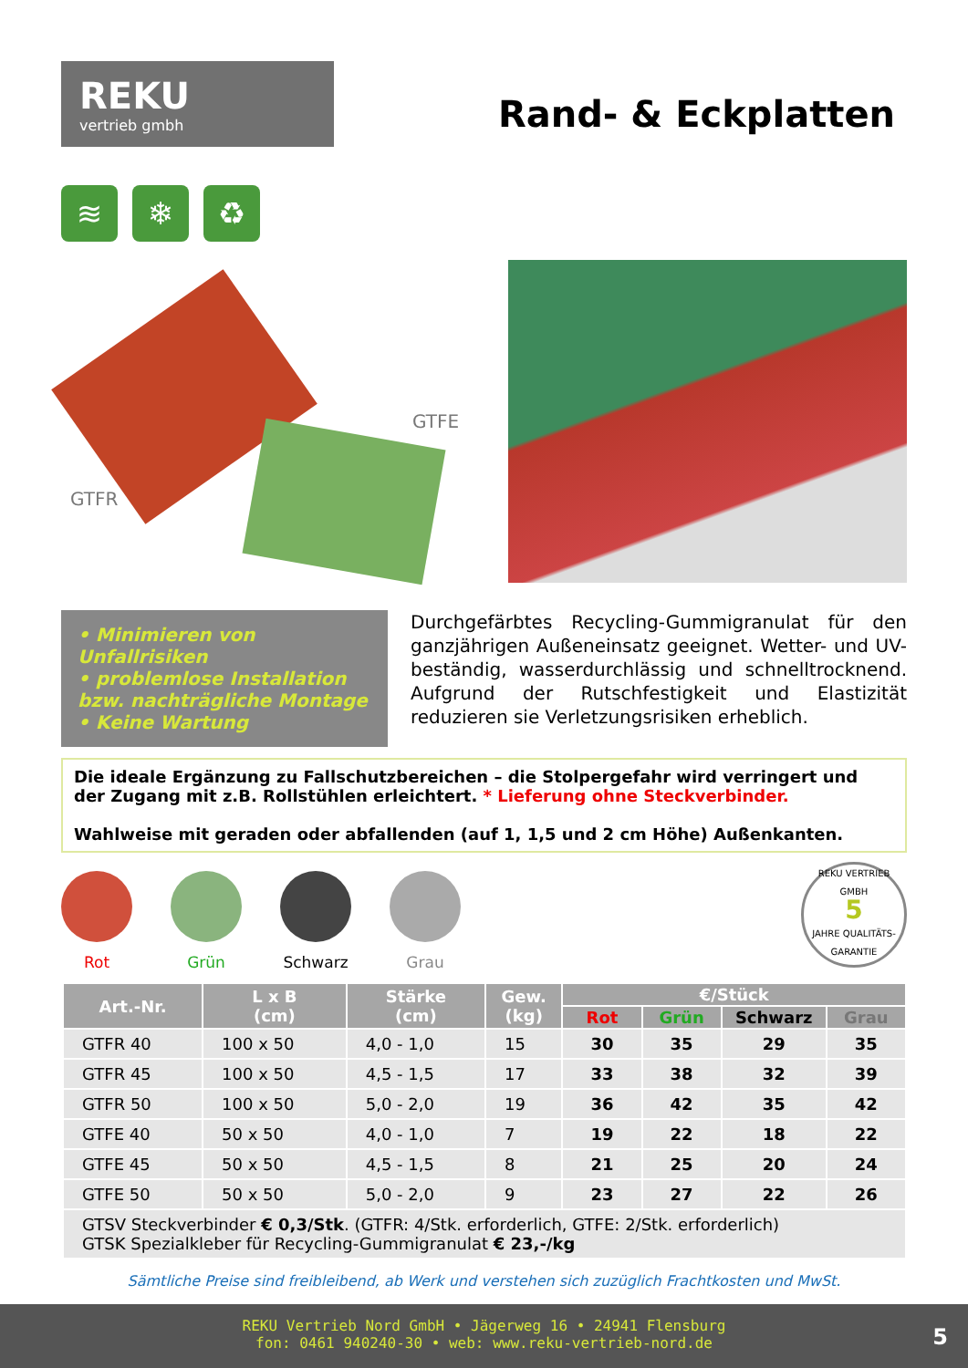REKU
vertrieb gmbh
Rand- & Eckplatten
≋ ❄ ♻
GTFE
GTFR
• Minimieren von Unfallrisiken
• problemlose Installation bzw. nachträgliche Montage
• Keine Wartung
Durchgefärbtes Recycling-Gummigranulat für den ganzjährigen Außeneinsatz geeignet. Wetter- und UV-beständig, wasserdurchlässig und schnelltrocknend. Aufgrund der Rutschfestigkeit und Elastizität reduzieren sie Verletzungsrisiken erheblich.
Die ideale Ergänzung zu Fallschutzbereichen – die Stolpergefahr wird verringert und der Zugang mit z.B. Rollstühlen erleichtert. * Lieferung ohne Steckverbinder.
Wahlweise mit geraden oder abfallenden (auf 1, 1,5 und 2 cm Höhe) Außenkanten.
Rot Grün Schwarz Grau
REKU VERTRIEB GMBH
5
JAHRE QUALITÄTS-GARANTIE
| Art.-Nr. | L x B (cm) | Stärke (cm) | Gew. (kg) | €/Stück | | | |
| --- | --- | --- | --- | --- | --- | --- | --- |
| | | | | Rot | Grün | Schwarz | Grau |
| GTFR 40 | 100 x 50 | 4,0 - 1,0 | 15 | 30 | 35 | 29 | 35 |
| GTFR 45 | 100 x 50 | 4,5 - 1,5 | 17 | 33 | 38 | 32 | 39 |
| GTFR 50 | 100 x 50 | 5,0 - 2,0 | 19 | 36 | 42 | 35 | 42 |
| GTFE 40 | 50 x 50 | 4,0 - 1,0 | 7 | 19 | 22 | 18 | 22 |
| GTFE 45 | 50 x 50 | 4,5 - 1,5 | 8 | 21 | 25 | 20 | 24 |
| GTFE 50 | 50 x 50 | 5,0 - 2,0 | 9 | 23 | 27 | 22 | 26 |
| GTSV Steckverbinder € 0,3/Stk . (GTFR: 4/Stk. erforderlich, GTFE: 2/Stk. erforderlich) GTSK Spezialkleber für Recycling-Gummigranulat € 23,-/kg | | | | | | | |
Sämtliche Preise sind freibleibend, ab Werk und verstehen sich zuzüglich Frachtkosten und MwSt.
REKU Vertrieb Nord GmbH • Jägerweg 16 • 24941 Flensburg
fon: 0461 940240-30 • web: www.reku-vertrieb-nord.de
5